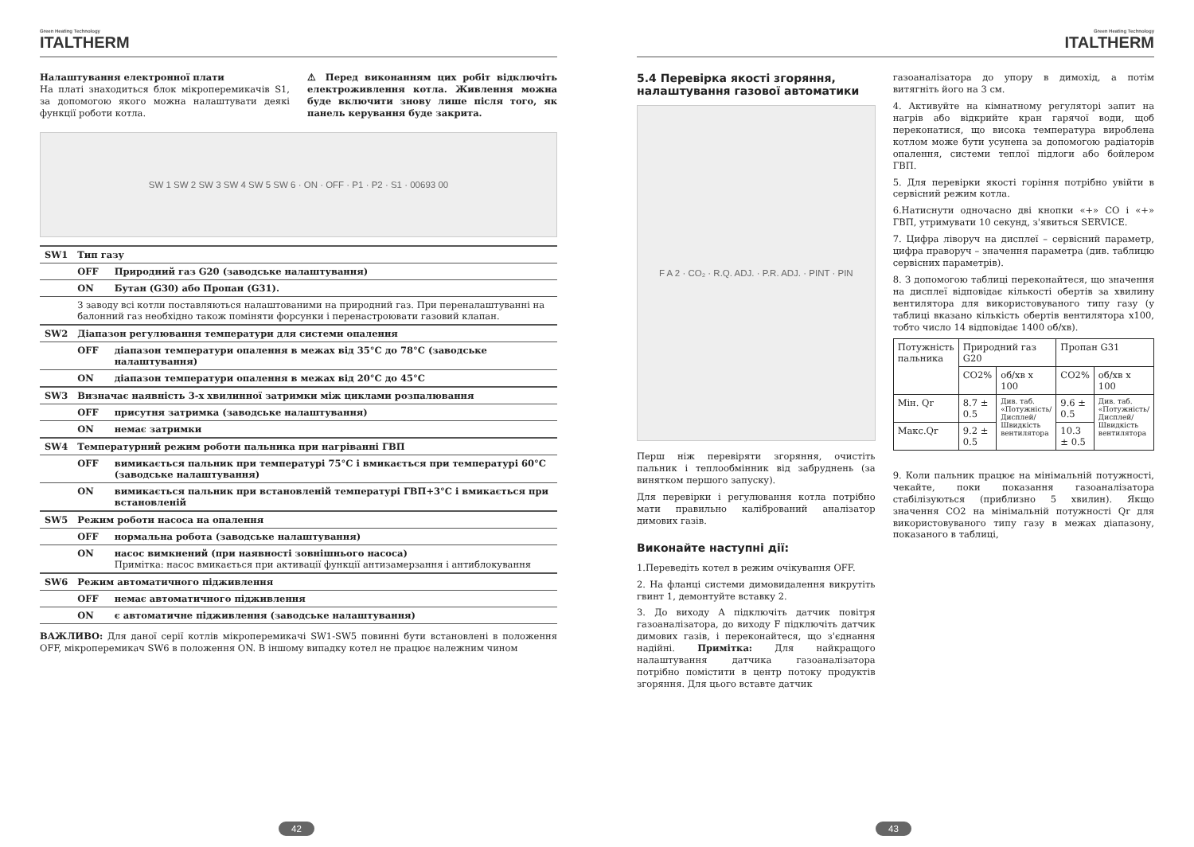Green Heating Technology
ITALTHERM
Налаштування електронної плати
На платі знаходиться блок мікроперемикачів S1, за допомогою якого можна налаштувати деякі функції роботи котла.
⚠ Перед виконанням цих робіт відключіть електроживлення котла. Живлення можна буде включити знову лише після того, як панель керування буде закрита.
SW 1 SW 2 SW 3 SW 4 SW 5 SW 6 · ON · OFF · P1 · P2 · S1 · 00693 00
| SW1 | Тип газу | |
| | OFF | Природний газ G20 (заводське налаштування) |
| | ON | Бутан (G30) або Пропан (G31). |
| | З заводу всі котли поставляються налаштованими на природний газ. При переналаштуванні на балонний газ необхідно також поміняти форсунки і перенастроювати газовий клапан. | |
| SW2 | Діапазон регулювання температури для системи опалення | |
| | OFF | діапазон температури опалення в межах від 35°C до 78°C (заводське налаштування) |
| | ON | діапазон температури опалення в межах від 20°C до 45°C |
| SW3 | Визначає наявність 3-х хвилинної затримки між циклами розпалювання | |
| | OFF | присутня затримка (заводське налаштування) |
| | ON | немає затримки |
| SW4 | Температурний режим роботи пальника при нагріванні ГВП | |
| | OFF | вимикається пальник при температурі 75°C і вмикається при температурі 60°C (заводське налаштування) |
| | ON | вимикається пальник при встановленій температурі ГВП+3°C і вмикається при встановленій |
| SW5 | Режим роботи насоса на опалення | |
| | OFF | нормальна робота (заводське налаштування) |
| | ON | насос вимкнений (при наявності зовнішнього насоса) Примітка: насос вмикається при активації функції антизамерзання і антиблокування |
| SW6 | Режим автоматичного підживлення | |
| | OFF | немає автоматичного підживлення |
| | ON | є автоматичне підживлення (заводське налаштування) |
ВАЖЛИВО: Для даної серії котлів мікроперемикачі SW1-SW5 повинні бути встановлені в положення OFF, мікроперемикач SW6 в положення ON. В іншому випадку котел не працює належним чином
42
Green Heating Technology
ITALTHERM
5.4 Перевірка якості згоряння, налаштування газової автоматики
F A 2 · CO₂ · R.Q. ADJ. · P.R. ADJ. · PINT · PIN
Перш ніж перевіряти згоряння, очистіть пальник і теплообмінник від забруднень (за винятком першого запуску).
Для перевірки і регулювання котла потрібно мати правильно калібрований аналізатор димових газів.
Виконайте наступні дії:
1.Переведіть котел в режим очікування OFF.
2. На фланці системи димовидалення викрутіть гвинт 1, демонтуйте вставку 2.
3. До виходу А підключіть датчик повітря газоаналізатора, до виходу F підключіть датчик димових газів, і переконайтеся, що з'єднання надійні. Примітка: Для найкращого налаштування датчика газоаналізатора потрібно помістити в центр потоку продуктів згоряння. Для цього вставте датчик
газоаналізатора до упору в димохід, а потім витягніть його на 3 см.
4. Активуйте на кімнатному регуляторі запит на нагрів або відкрийте кран гарячої води, щоб переконатися, що висока температура вироблена котлом може бути усунена за допомогою радіаторів опалення, системи теплої підлоги або бойлером ГВП.
5. Для перевірки якості горіння потрібно увійти в сервісний режим котла.
6.Натиснути одночасно дві кнопки «+» CO і «+» ГВП, утримувати 10 секунд, з'явиться SERVICE.
7. Цифра ліворуч на дисплеї – сервісний параметр, цифра праворуч – значення параметра (див. таблицю сервісних параметрів).
8. З допомогою таблиці переконайтеся, що значення на дисплеї відповідає кількості обертів за хвилину вентилятора для використовуваного типу газу (у таблиці вказано кількість обертів вентилятора х100, тобто число 14 відповідає 1400 об/хв).
| Потужність пальника | Природний газ G20 | | Пропан G31 | |
| | CO2% | об/хв х 100 | CO2% | об/хв х 100 |
| Мін. Qr | 8.7 ± 0.5 | Див. таб. «Потужність/ Дисплей/ Швидкість вентилятора | 9.6 ± 0.5 | Див. таб. «Потужність/ Дисплей/ Швидкість вентилятора |
| Макс.Qr | 9.2 ± 0.5 | | 10.3 ± 0.5 | |
9. Коли пальник працює на мінімальній потужності, чекайте, поки показання газоаналізатора стабілізуються (приблизно 5 хвилин). Якщо значення CO2 на мінімальній потужності Qr для використовуваного типу газу в межах діапазону, показаного в таблиці,
43